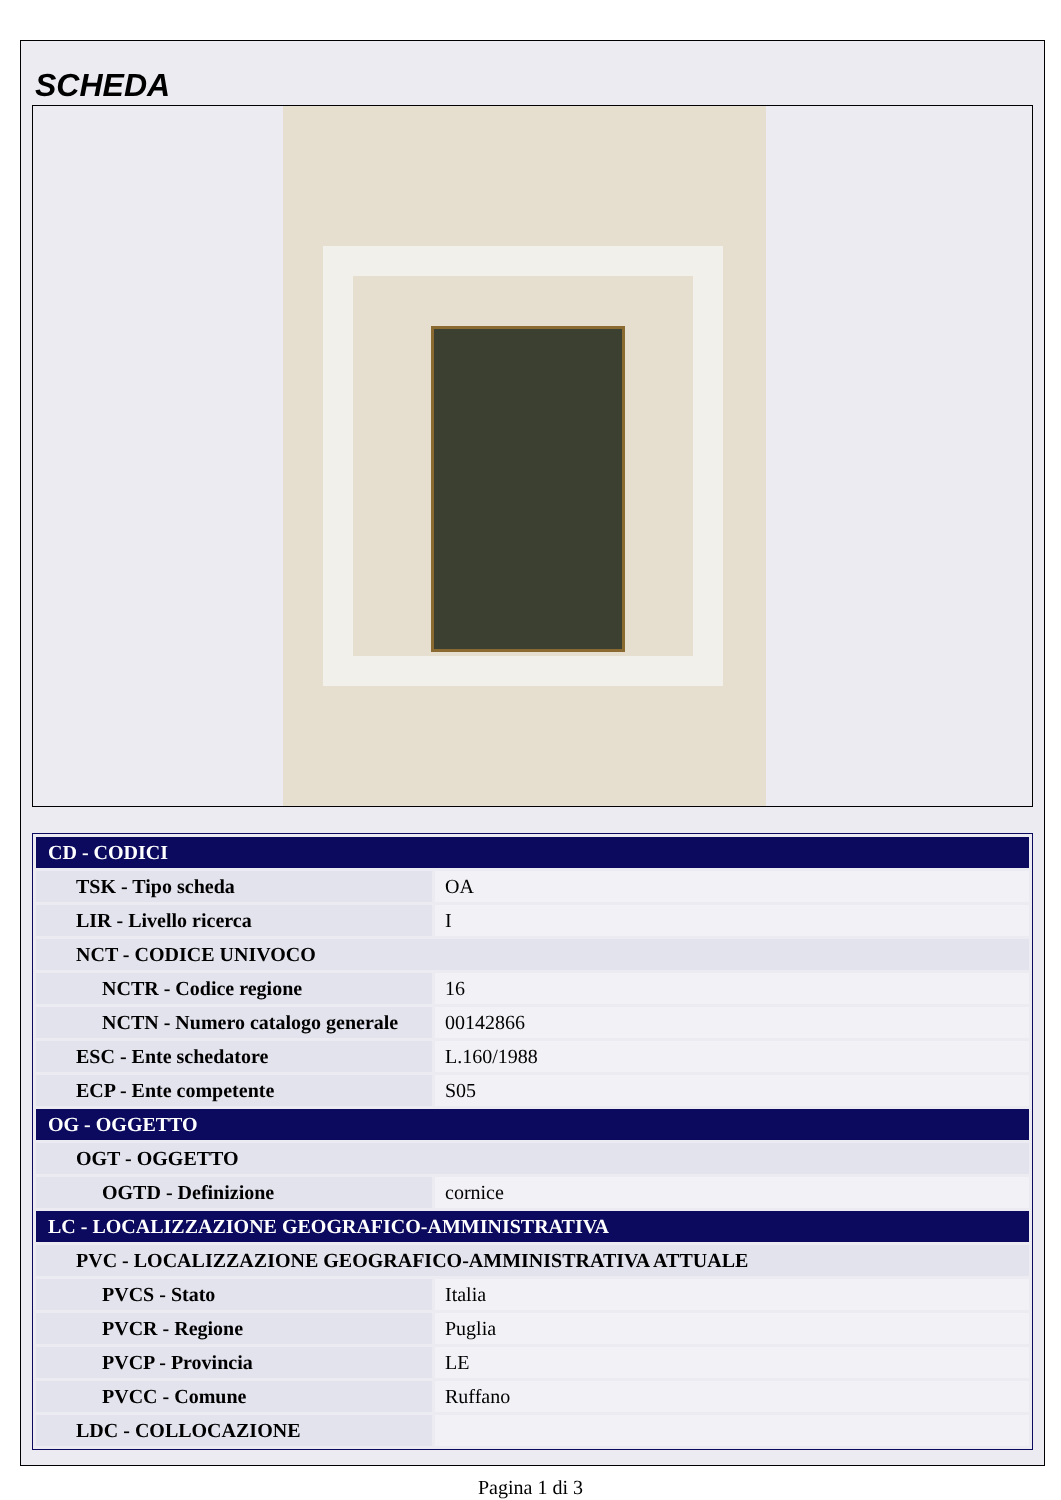SCHEDA
| CD - CODICI | |
| TSK - Tipo scheda | OA |
| LIR - Livello ricerca | I |
| NCT - CODICE UNIVOCO | |
| NCTR - Codice regione | 16 |
| NCTN - Numero catalogo generale | 00142866 |
| ESC - Ente schedatore | L.160/1988 |
| ECP - Ente competente | S05 |
| OG - OGGETTO | |
| OGT - OGGETTO | |
| OGTD - Definizione | cornice |
| LC - LOCALIZZAZIONE GEOGRAFICO-AMMINISTRATIVA | |
| PVC - LOCALIZZAZIONE GEOGRAFICO-AMMINISTRATIVA ATTUALE | |
| PVCS - Stato | Italia |
| PVCR - Regione | Puglia |
| PVCP - Provincia | LE |
| PVCC - Comune | Ruffano |
| LDC - COLLOCAZIONE | |
Pagina 1 di 3